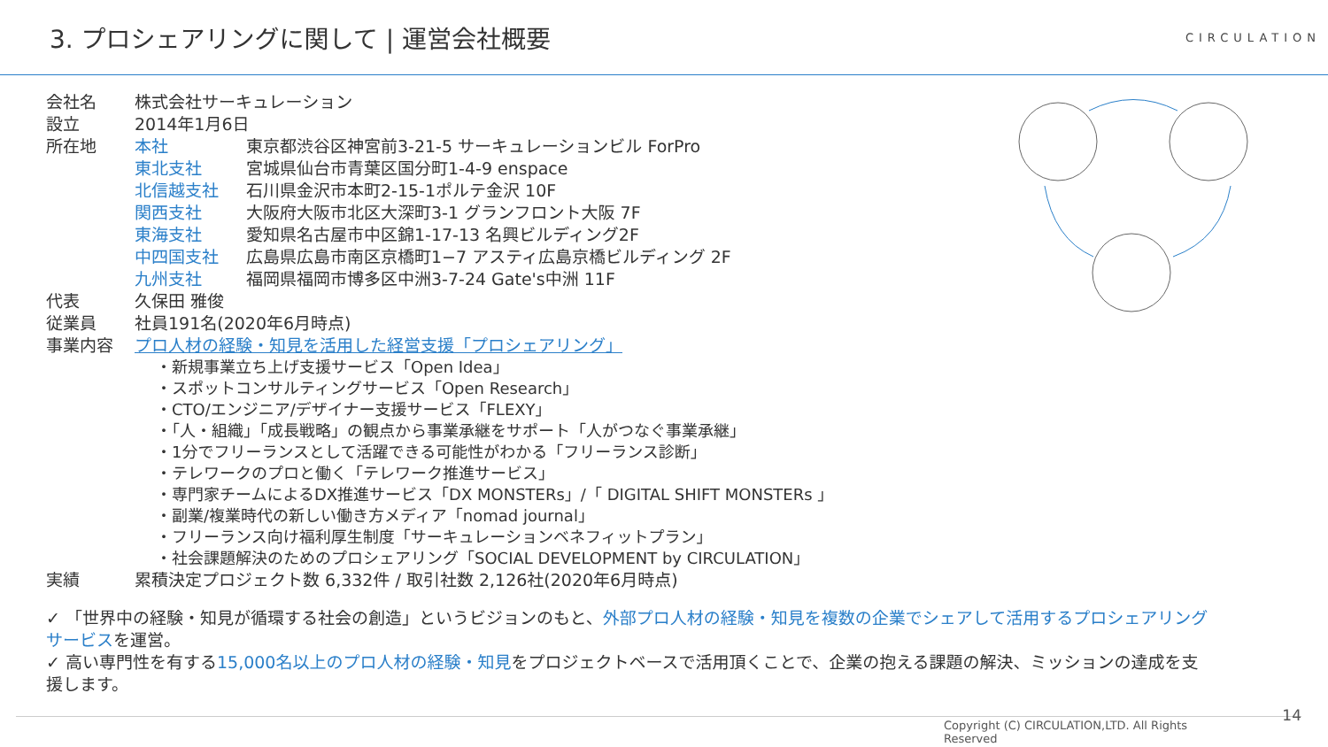3. プロシェアリングに関して | 運営会社概要
CIRCULATION
| 会社名 | 株式会社サーキュレーション | |
| 設立 | 2014年1月6日 | |
| 所在地 | 本社 | 東京都渋谷区神宮前3-21-5 サーキュレーションビル ForPro |
| | 東北支社 | 宮城県仙台市青葉区国分町1-4-9 enspace |
| | 北信越支社 | 石川県金沢市本町2-15-1ポルテ金沢 10F |
| | 関西支社 | 大阪府大阪市北区大深町3-1 グランフロント大阪 7F |
| | 東海支社 | 愛知県名古屋市中区錦1-17-13 名興ビルディング2F |
| | 中四国支社 | 広島県広島市南区京橋町1−7 アスティ広島京橋ビルディング 2F |
| | 九州支社 | 福岡県福岡市博多区中洲3-7-24 Gate's中洲 11F |
| 代表 | 久保田 雅俊 | |
| 従業員 | 社員191名(2020年6月時点) | |
| 事業内容 | プロ人材の経験・知見を活用した経営支援「プロシェアリング」 | |
・新規事業立ち上げ支援サービス「Open Idea」
・スポットコンサルティングサービス「Open Research」
・CTO/エンジニア/デザイナー支援サービス「FLEXY」
・「人・組織」「成長戦略」の観点から事業承継をサポート「人がつなぐ事業承継」
・1分でフリーランスとして活躍できる可能性がわかる「フリーランス診断」
・テレワークのプロと働く「テレワーク推進サービス」
・専門家チームによるDX推進サービス「DX MONSTERs」/「 DIGITAL SHIFT MONSTERs 」
・副業/複業時代の新しい働き方メディア「nomad journal」
・フリーランス向け福利厚生制度「サーキュレーションベネフィットプラン」
・社会課題解決のためのプロシェアリング「SOCIAL DEVELOPMENT by CIRCULATION」
| 実績 | 累積決定プロジェクト数 6,332件 / 取引社数 2,126社(2020年6月時点) |
✓ 「世界中の経験・知見が循環する社会の創造」というビジョンのもと、外部プロ人材の経験・知見を複数の企業でシェアして活用するプロシェアリングサービスを運営。
✓ 高い専門性を有する15,000名以上のプロ人材の経験・知見をプロジェクトベースで活用頂くことで、企業の抱える課題の解決、ミッションの達成を支援します。
14
Copyright (C) CIRCULATION,LTD. All Rights Reserved